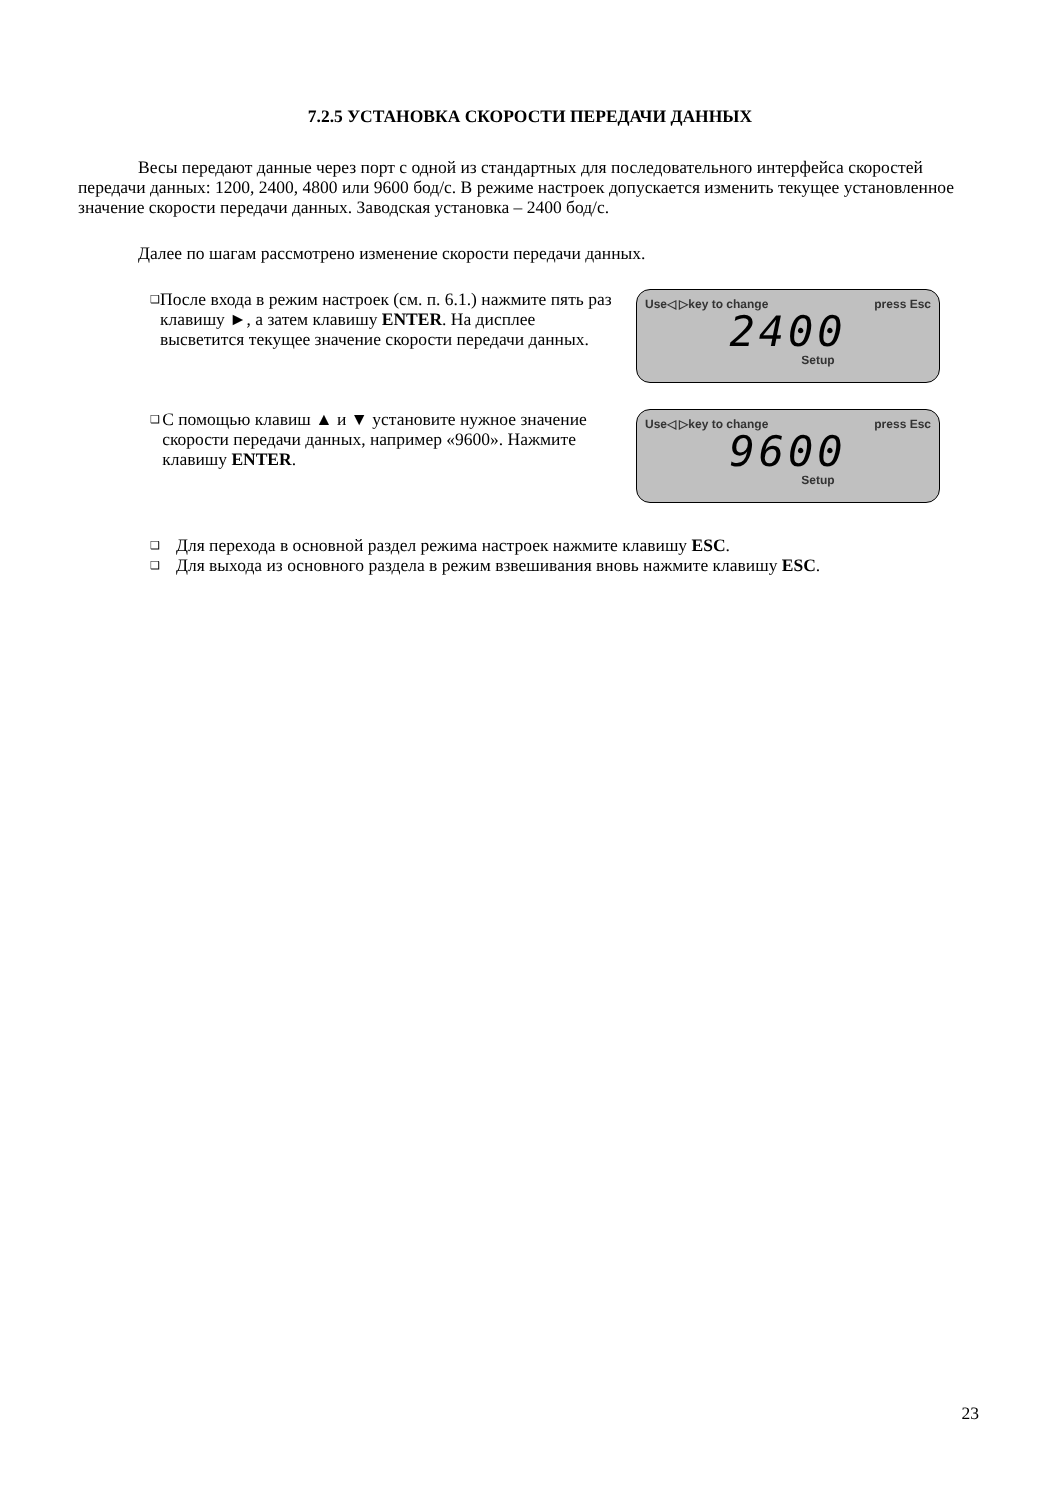7.2.5 УСТАНОВКА СКОРОСТИ ПЕРЕДАЧИ ДАННЫХ
Весы передают данные через порт с одной из стандартных для последовательного интерфейса скоростей передачи данных: 1200, 2400, 4800 или 9600 бод/с. В режиме настроек допускается изменить текущее установленное значение скорости передачи данных. Заводская установка – 2400 бод/с.
Далее по шагам рассмотрено изменение скорости передачи данных.
❑ После входа в режим настроек (см. п. 6.1.) нажмите пять раз клавишу ►, а затем клавишу ENTER. На дисплее высветится текущее значение скорости передачи данных.
Use◁ ▷key to change press Esc
2400
Setup
❑ С помощью клавиш ▲ и ▼ установите нужное значение скорости передачи данных, например «9600». Нажмите клавишу ENTER.
Use◁ ▷key to change press Esc
9600
Setup
❑ Для перехода в основной раздел режима настроек нажмите клавишу ESC.
❑ Для выхода из основного раздела в режим взвешивания вновь нажмите клавишу ESC.
23